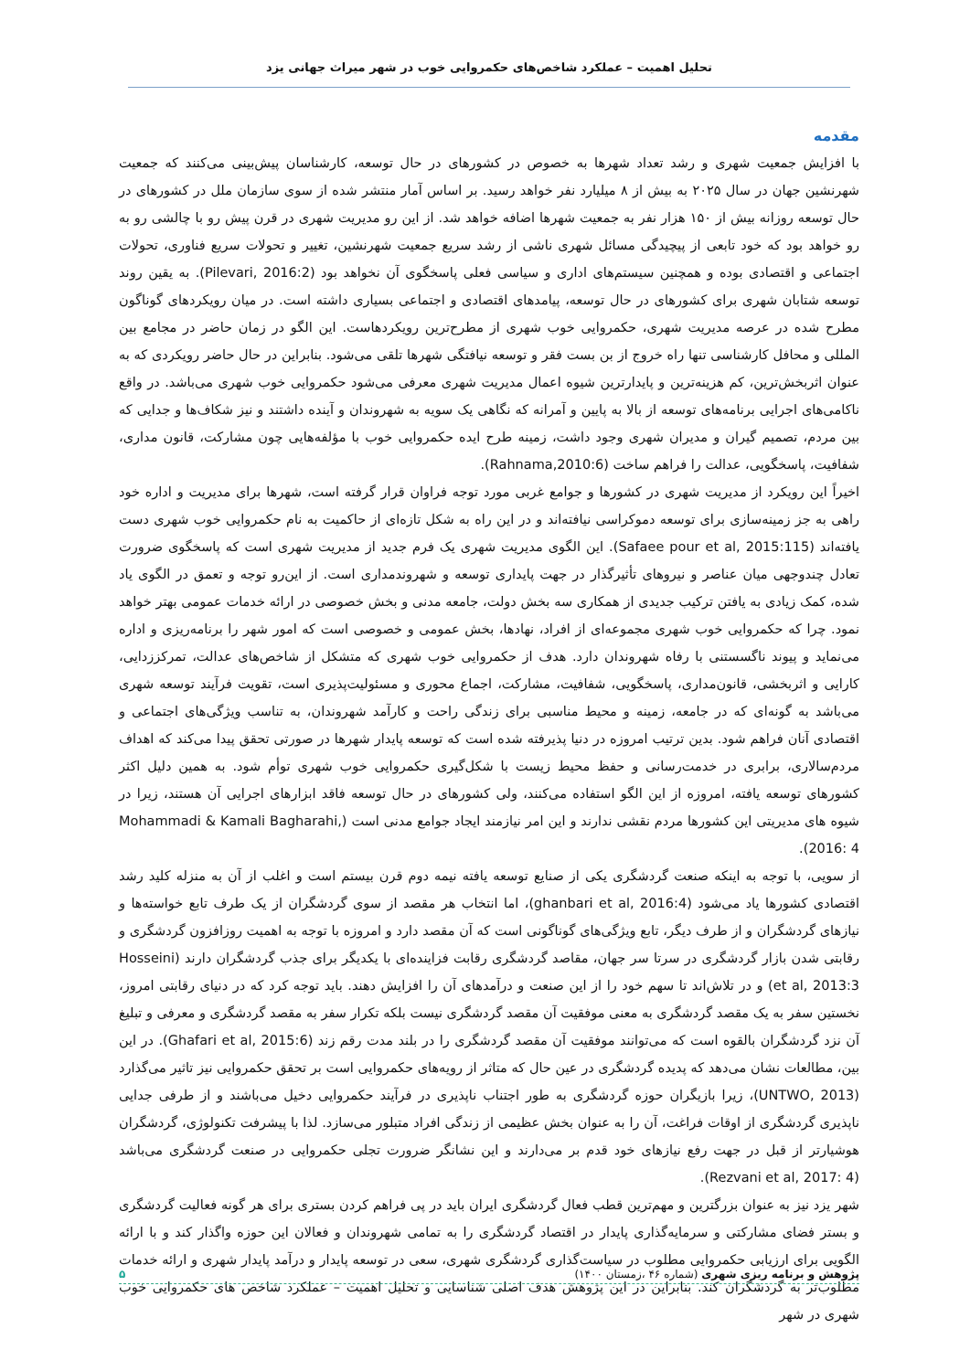تحلیل اهمیت – عملکرد شاخص‌های حکمروایی خوب در شهر میراث جهانی یزد
مقدمه
با افزایش جمعیت شهری و رشد تعداد شهرها به خصوص در کشورهای در حال توسعه، کارشناسان پیش‌بینی می‌کنند که جمعیت شهرنشین جهان در سال ۲۰۲۵ به بیش از ۸ میلیارد نفر خواهد رسید. بر اساس آمار منتشر شده از سوی سازمان ملل در کشورهای در حال توسعه روزانه بیش از ۱۵۰ هزار نفر به جمعیت شهرها اضافه خواهد شد. از این رو مدیریت شهری در قرن پیش رو با چالشی رو به رو خواهد بود که خود تابعی از پیچیدگی مسائل شهری ناشی از رشد سریع جمعیت شهرنشین، تغییر و تحولات سریع فناوری، تحولات اجتماعی و اقتصادی بوده و همچنین سیستم‌های اداری و سیاسی فعلی پاسخگوی آن نخواهد بود (Pilevari, 2016:2). به یقین روند توسعه شتابان شهری برای کشورهای در حال توسعه، پیامدهای اقتصادی و اجتماعی بسیاری داشته است. در میان رویکردهای گوناگون مطرح شده در عرصه مدیریت شهری، حکمروایی خوب شهری از مطرح‌ترین رویکردهاست. این الگو در زمان حاضر در مجامع بین المللی و محافل کارشناسی تنها راه خروج از بن بست فقر و توسعه نیافتگی شهرها تلقی می‌شود. بنابراین در حال حاضر رویکردی که به عنوان اثربخش‌ترین، کم هزینه‌ترین و پایدارترین شیوه اعمال مدیریت شهری معرفی می‌شود حکمروایی خوب شهری می‌باشد. در واقع ناکامی‌های اجرایی برنامه‌های توسعه از بالا به پایین و آمرانه که نگاهی یک سویه به شهروندان و آینده داشتند و نیز شکاف‌ها و جدایی که بین مردم، تصمیم گیران و مدیران شهری وجود داشت، زمینه طرح ایده حکمروایی خوب با مؤلفه‌هایی چون مشارکت، قانون مداری، شفافیت، پاسخگویی، عدالت را فراهم ساخت (Rahnama,2010:6).
اخیراً این رویکرد از مدیریت شهری در کشورها و جوامع غربی مورد توجه فراوان قرار گرفته است، شهرها برای مدیریت و اداره خود راهی به جز زمینه‌سازی برای توسعه دموکراسی نیافته‌اند و در این راه به شکل تازه‌ای از حاکمیت به نام حکمروایی خوب شهری دست یافته‌اند (Safaee pour et al, 2015:115). این الگوی مدیریت شهری یک فرم جدید از مدیریت شهری است که پاسخگوی ضرورت تعادل چندوجهی میان عناصر و نیروهای تأثیرگذار در جهت پایداری توسعه و شهروندمداری است. از این‌رو توجه و تعمق در الگوی یاد شده، کمک زیادی به یافتن ترکیب جدیدی از همکاری سه بخش دولت، جامعه مدنی و بخش خصوصی در ارائه خدمات عمومی بهتر خواهد نمود. چرا که حکمروایی خوب شهری مجموعه‌ای از افراد، نهادها، بخش عمومی و خصوصی است که امور شهر را برنامه‌ریزی و اداره می‌نماید و پیوند ناگسستنی با رفاه شهروندان دارد. هدف از حکمروایی خوب شهری که متشکل از شاخص‌های عدالت، تمرکززدایی، کارایی و اثربخشی، قانون‌مداری، پاسخگویی، شفافیت، مشارکت، اجماع محوری و مسئولیت‌پذیری است، تقویت فرآیند توسعه شهری می‌باشد به گونه‌ای که در جامعه، زمینه و محیط مناسبی برای زندگی راحت و کارآمد شهروندان، به تناسب ویژگی‌های اجتماعی و اقتصادی آنان فراهم شود. بدین ترتیب امروزه در دنیا پذیرفته شده است که توسعه پایدار شهرها در صورتی تحقق پیدا می‌کند که اهداف مردم‌سالاری، برابری در خدمت‌رسانی و حفظ محیط زیست با شکل‌گیری حکمروایی خوب شهری توأم شود. به همین دلیل اکثر کشورهای توسعه یافته، امروزه از این الگو استفاده می‌کنند، ولی کشورهای در حال توسعه فاقد ابزارهای اجرایی آن هستند، زیرا در شیوه های مدیریتی این کشورها مردم نقشی ندارند و این امر نیازمند ایجاد جوامع مدنی است (Mohammadi & Kamali Bagharahi, 2016: 4).
از سویی، با توجه به اینکه صنعت گردشگری یکی از صنایع توسعه یافته نیمه دوم قرن بیستم است و اغلب از آن به منزله کلید رشد اقتصادی کشورها یاد می‌شود (ghanbari et al, 2016:4)، اما انتخاب هر مقصد از سوی گردشگران از یک طرف تابع خواسته‌ها و نیازهای گردشگران و از طرف دیگر، تابع ویژگی‌های گوناگونی است که آن مقصد دارد و امروزه با توجه به اهمیت روزافزون گردشگری و رقابتی شدن بازار گردشگری در سرتا سر جهان، مقاصد گردشگری رقابت فزاینده‌ای با یکدیگر برای جذب گردشگران دارند (Hosseini et al, 2013:3) و در تلاش‌اند تا سهم خود را از این صنعت و درآمدهای آن را افزایش دهند. باید توجه کرد که در دنیای رقابتی امروز، نخستین سفر به یک مقصد گردشگری به معنی موفقیت آن مقصد گردشگری نیست بلکه تکرار سفر به مقصد گردشگری و معرفی و تبلیغ آن نزد گردشگران بالقوه است که می‌توانند موفقیت آن مقصد گردشگری را در بلند مدت رقم زند (Ghafari et al, 2015:6). در این بین، مطالعات نشان می‌دهد که پدیده گردشگری در عین حال که متاثر از رویه‌های حکمروایی است بر تحقق حکمروایی نیز تاثیر می‌گذارد (UNTWO, 2013)، زیرا بازیگران حوزه گردشگری به طور اجتناب ناپذیری در فرآیند حکمروایی دخیل می‌باشند و از طرفی جدایی ناپذیری گردشگری از اوقات فراغت، آن را به عنوان بخش عظیمی از زندگی افراد متبلور می‌سازد. لذا با پیشرفت تکنولوژی، گردشگران هوشیارتر از قبل در جهت رفع نیازهای خود قدم بر می‌دارند و این نشانگر ضرورت تجلی حکمروایی در صنعت گردشگری می‌باشد (Rezvani et al, 2017: 4).
شهر یزد نیز به عنوان بزرگترین و مهم‌ترین قطب فعال گردشگری ایران باید در پی فراهم کردن بستری برای هر گونه فعالیت گردشگری و بستر فضای مشارکتی و سرمایه‌گذاری پایدار در اقتصاد گردشگری را به تمامی شهروندان و فعالان این حوزه واگذار کند و با ارائه الگویی برای ارزیابی حکمروایی مطلوب در سیاست‌گذاری گردشگری شهری، سعی در توسعه پایدار و درآمد پایدار شهری و ارائه خدمات مطلوب‌تر به گردشگران کند. بنابراین در این پژوهش هدف اصلی شناسایی و تحلیل اهمیت – عملکرد شاخص های حکمروایی خوب شهری در شهر
پژوهش و برنامه ریزی شهری (شماره ۴۶ ،زمستان ۱۴۰۰) ۵